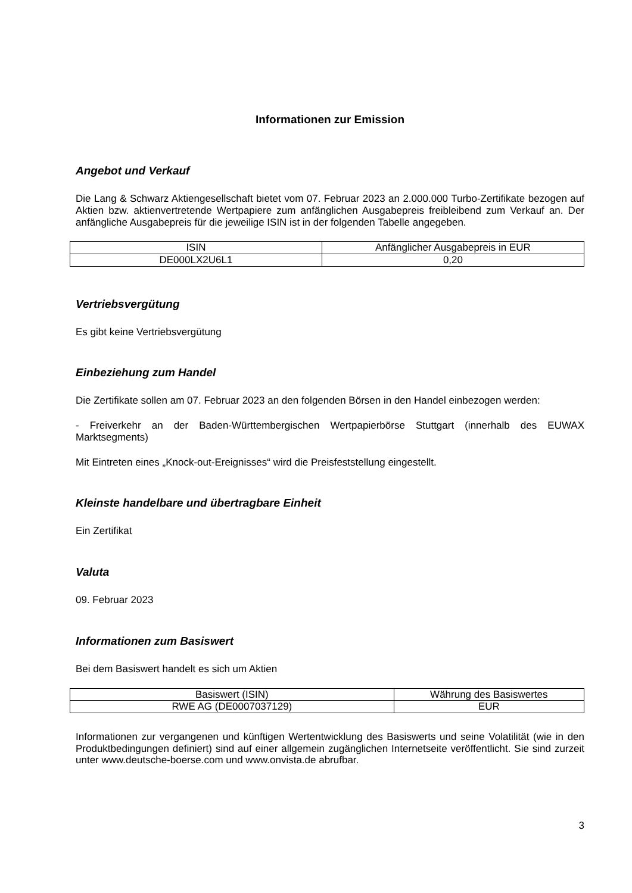Informationen zur Emission
Angebot und Verkauf
Die Lang & Schwarz Aktiengesellschaft bietet vom 07. Februar 2023 an 2.000.000 Turbo-Zertifikate bezogen auf Aktien bzw. aktienvertretende Wertpapiere zum anfänglichen Ausgabepreis freibleibend zum Verkauf an. Der anfängliche Ausgabepreis für die jeweilige ISIN ist in der folgenden Tabelle angegeben.
| ISIN | Anfänglicher Ausgabepreis in EUR |
| --- | --- |
| DE000LX2U6L1 | 0,20 |
Vertriebsvergütung
Es gibt keine Vertriebsvergütung
Einbeziehung zum Handel
Die Zertifikate sollen am 07. Februar 2023 an den folgenden Börsen in den Handel einbezogen werden:
- Freiverkehr an der Baden-Württembergischen Wertpapierbörse Stuttgart (innerhalb des EUWAX Marktsegments)
Mit Eintreten eines „Knock-out-Ereignisses“ wird die Preisfeststellung eingestellt.
Kleinste handelbare und übertragbare Einheit
Ein Zertifikat
Valuta
09. Februar 2023
Informationen zum Basiswert
Bei dem Basiswert handelt es sich um Aktien
| Basiswert (ISIN) | Währung des Basiswertes |
| --- | --- |
| RWE AG (DE0007037129) | EUR |
Informationen zur vergangenen und künftigen Wertentwicklung des Basiswerts und seine Volatilität (wie in den Produktbedingungen definiert) sind auf einer allgemein zugänglichen Internetseite veröffentlicht. Sie sind zurzeit unter www.deutsche-boerse.com und www.onvista.de abrufbar.
3